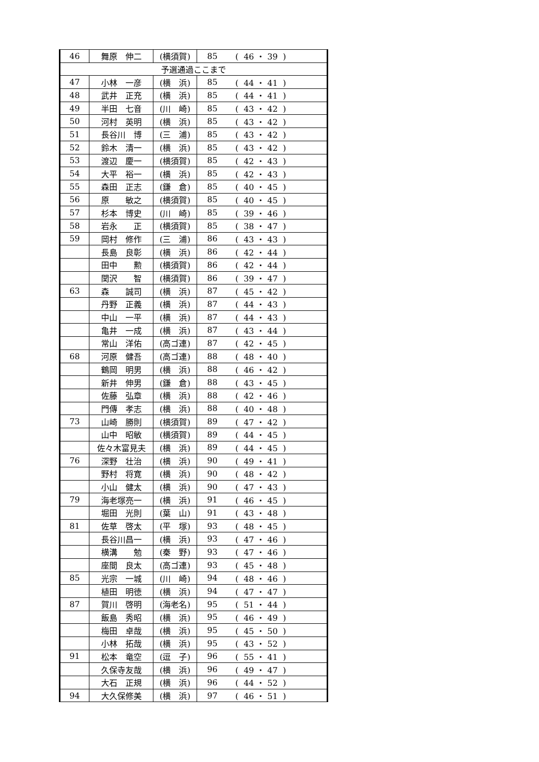| 46 | 舞原 伸二 | (横須賀) | 85 | ( 46 ・ 39 ) |
| 予選通過ここまで | | | | |
| 47 | 小林 一彦 | (横 浜) | 85 | ( 44 ・ 41 ) |
| 48 | 武井 正充 | (横 浜) | 85 | ( 44 ・ 41 ) |
| 49 | 半田 七音 | (川 崎) | 85 | ( 43 ・ 42 ) |
| 50 | 河村 英明 | (横 浜) | 85 | ( 43 ・ 42 ) |
| 51 | 長谷川 博 | (三 浦) | 85 | ( 43 ・ 42 ) |
| 52 | 鈴木 清一 | (横 浜) | 85 | ( 43 ・ 42 ) |
| 53 | 渡辺 慶一 | (横須賀) | 85 | ( 42 ・ 43 ) |
| 54 | 大平 裕一 | (横 浜) | 85 | ( 42 ・ 43 ) |
| 55 | 森田 正志 | (鎌 倉) | 85 | ( 40 ・ 45 ) |
| 56 | 原 敏之 | (横須賀) | 85 | ( 40 ・ 45 ) |
| 57 | 杉本 博史 | (川 崎) | 85 | ( 39 ・ 46 ) |
| 58 | 岩永 正 | (横須賀) | 85 | ( 38 ・ 47 ) |
| 59 | 岡村 修作 | (三 浦) | 86 | ( 43 ・ 43 ) |
| | 長島 良彰 | (横 浜) | 86 | ( 42 ・ 44 ) |
| | 田中 勲 | (横須賀) | 86 | ( 42 ・ 44 ) |
| | 関沢 智 | (横須賀) | 86 | ( 39 ・ 47 ) |
| 63 | 森 誠司 | (横 浜) | 87 | ( 45 ・ 42 ) |
| | 丹野 正義 | (横 浜) | 87 | ( 44 ・ 43 ) |
| | 中山 一平 | (横 浜) | 87 | ( 44 ・ 43 ) |
| | 亀井 一成 | (横 浜) | 87 | ( 43 ・ 44 ) |
| | 常山 洋佑 | (高ゴ連) | 87 | ( 42 ・ 45 ) |
| 68 | 河原 健吾 | (高ゴ連) | 88 | ( 48 ・ 40 ) |
| | 鶴岡 明男 | (横 浜) | 88 | ( 46 ・ 42 ) |
| | 新井 伸男 | (鎌 倉) | 88 | ( 43 ・ 45 ) |
| | 佐藤 弘章 | (横 浜) | 88 | ( 42 ・ 46 ) |
| | 門傳 孝志 | (横 浜) | 88 | ( 40 ・ 48 ) |
| 73 | 山崎 勝則 | (横須賀) | 89 | ( 47 ・ 42 ) |
| | 山中 昭敏 | (横須賀) | 89 | ( 44 ・ 45 ) |
| | 佐々木富見夫 | (横 浜) | 89 | ( 44 ・ 45 ) |
| 76 | 深野 壮治 | (横 浜) | 90 | ( 49 ・ 41 ) |
| | 野村 将寛 | (横 浜) | 90 | ( 48 ・ 42 ) |
| | 小山 健太 | (横 浜) | 90 | ( 47 ・ 43 ) |
| 79 | 海老塚亮一 | (横 浜) | 91 | ( 46 ・ 45 ) |
| | 堀田 光則 | (葉 山) | 91 | ( 43 ・ 48 ) |
| 81 | 佐草 啓太 | (平 塚) | 93 | ( 48 ・ 45 ) |
| | 長谷川昌一 | (横 浜) | 93 | ( 47 ・ 46 ) |
| | 横溝 勉 | (秦 野) | 93 | ( 47 ・ 46 ) |
| | 座間 良太 | (高ゴ連) | 93 | ( 45 ・ 48 ) |
| 85 | 光宗 一城 | (川 崎) | 94 | ( 48 ・ 46 ) |
| | 植田 明徳 | (横 浜) | 94 | ( 47 ・ 47 ) |
| 87 | 賀川 啓明 | (海老名) | 95 | ( 51 ・ 44 ) |
| | 飯島 秀昭 | (横 浜) | 95 | ( 46 ・ 49 ) |
| | 梅田 卓哉 | (横 浜) | 95 | ( 45 ・ 50 ) |
| | 小林 拓哉 | (横 浜) | 95 | ( 43 ・ 52 ) |
| 91 | 松本 竜空 | (逗 子) | 96 | ( 55 ・ 41 ) |
| | 久保寺友哉 | (横 浜) | 96 | ( 49 ・ 47 ) |
| | 大石 正規 | (横 浜) | 96 | ( 44 ・ 52 ) |
| 94 | 大久保修美 | (横 浜) | 97 | ( 46 ・ 51 ) |